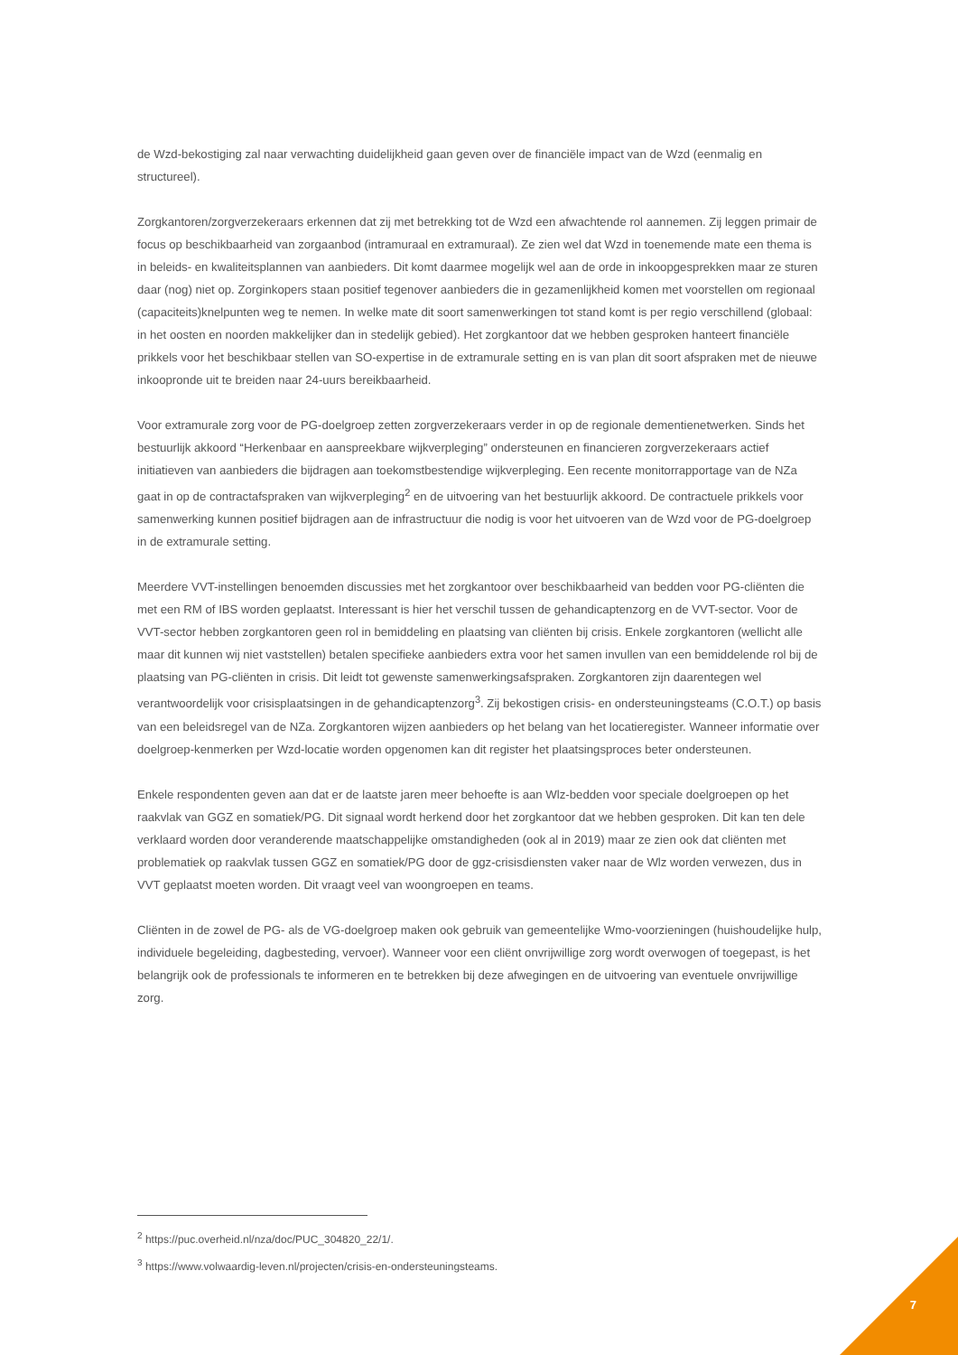de Wzd-bekostiging zal naar verwachting duidelijkheid gaan geven over de financiële impact van de Wzd (eenmalig en structureel).
Zorgkantoren/zorgverzekeraars erkennen dat zij met betrekking tot de Wzd een afwachtende rol aannemen. Zij leggen primair de focus op beschikbaarheid van zorgaanbod (intramuraal en extramuraal). Ze zien wel dat Wzd in toenemende mate een thema is in beleids- en kwaliteitsplannen van aanbieders. Dit komt daarmee mogelijk wel aan de orde in inkoopgesprekken maar ze sturen daar (nog) niet op. Zorginkopers staan positief tegenover aanbieders die in gezamenlijkheid komen met voorstellen om regionaal (capaciteits)knelpunten weg te nemen. In welke mate dit soort samenwerkingen tot stand komt is per regio verschillend (globaal: in het oosten en noorden makkelijker dan in stedelijk gebied). Het zorgkantoor dat we hebben gesproken hanteert financiële prikkels voor het beschikbaar stellen van SO-expertise in de extramurale setting en is van plan dit soort afspraken met de nieuwe inkoopronde uit te breiden naar 24-uurs bereikbaarheid.
Voor extramurale zorg voor de PG-doelgroep zetten zorgverzekeraars verder in op de regionale dementienetwerken. Sinds het bestuurlijk akkoord “Herkenbaar en aanspreekbare wijkverpleging” ondersteunen en financieren zorgverzekeraars actief initiatieven van aanbieders die bijdragen aan toekomstbestendige wijkverpleging. Een recente monitorrapportage van de NZa gaat in op de contractafspraken van wijkverpleging<sup>2</sup> en de uitvoering van het bestuurlijk akkoord. De contractuele prikkels voor samenwerking kunnen positief bijdragen aan de infrastructuur die nodig is voor het uitvoeren van de Wzd voor de PG-doelgroep in de extramurale setting.
Meerdere VVT-instellingen benoemden discussies met het zorgkantoor over beschikbaarheid van bedden voor PG-cliënten die met een RM of IBS worden geplaatst. Interessant is hier het verschil tussen de gehandicaptenzorg en de VVT-sector. Voor de VVT-sector hebben zorgkantoren geen rol in bemiddeling en plaatsing van cliënten bij crisis. Enkele zorgkantoren (wellicht alle maar dit kunnen wij niet vaststellen) betalen specifieke aanbieders extra voor het samen invullen van een bemiddelende rol bij de plaatsing van PG-cliënten in crisis. Dit leidt tot gewenste samenwerkingsafspraken. Zorgkantoren zijn daarentegen wel verantwoordelijk voor crisisplaatsingen in de gehandicaptenzorg<sup>3</sup>. Zij bekostigen crisis- en ondersteuningsteams (C.O.T.) op basis van een beleidsregel van de NZa. Zorgkantoren wijzen aanbieders op het belang van het locatieregister. Wanneer informatie over doelgroep-kenmerken per Wzd-locatie worden opgenomen kan dit register het plaatsingsproces beter ondersteunen.
Enkele respondenten geven aan dat er de laatste jaren meer behoefte is aan Wlz-bedden voor speciale doelgroepen op het raakvlak van GGZ en somatiek/PG. Dit signaal wordt herkend door het zorgkantoor dat we hebben gesproken. Dit kan ten dele verklaard worden door veranderende maatschappelijke omstandigheden (ook al in 2019) maar ze zien ook dat cliënten met problematiek op raakvlak tussen GGZ en somatiek/PG door de ggz-crisisdiensten vaker naar de Wlz worden verwezen, dus in VVT geplaatst moeten worden. Dit vraagt veel van woongroepen en teams.
Cliënten in de zowel de PG- als de VG-doelgroep maken ook gebruik van gemeentelijke Wmo-voorzieningen (huishoudelijke hulp, individuele begeleiding, dagbesteding, vervoer). Wanneer voor een cliënt onvrijwillige zorg wordt overwogen of toegepast, is het belangrijk ook de professionals te informeren en te betrekken bij deze afwegingen en de uitvoering van eventuele onvrijwillige zorg.
<sup>2</sup> https://puc.overheid.nl/nza/doc/PUC_304820_22/1/.
<sup>3</sup> https://www.volwaardig-leven.nl/projecten/crisis-en-ondersteuningsteams.
7